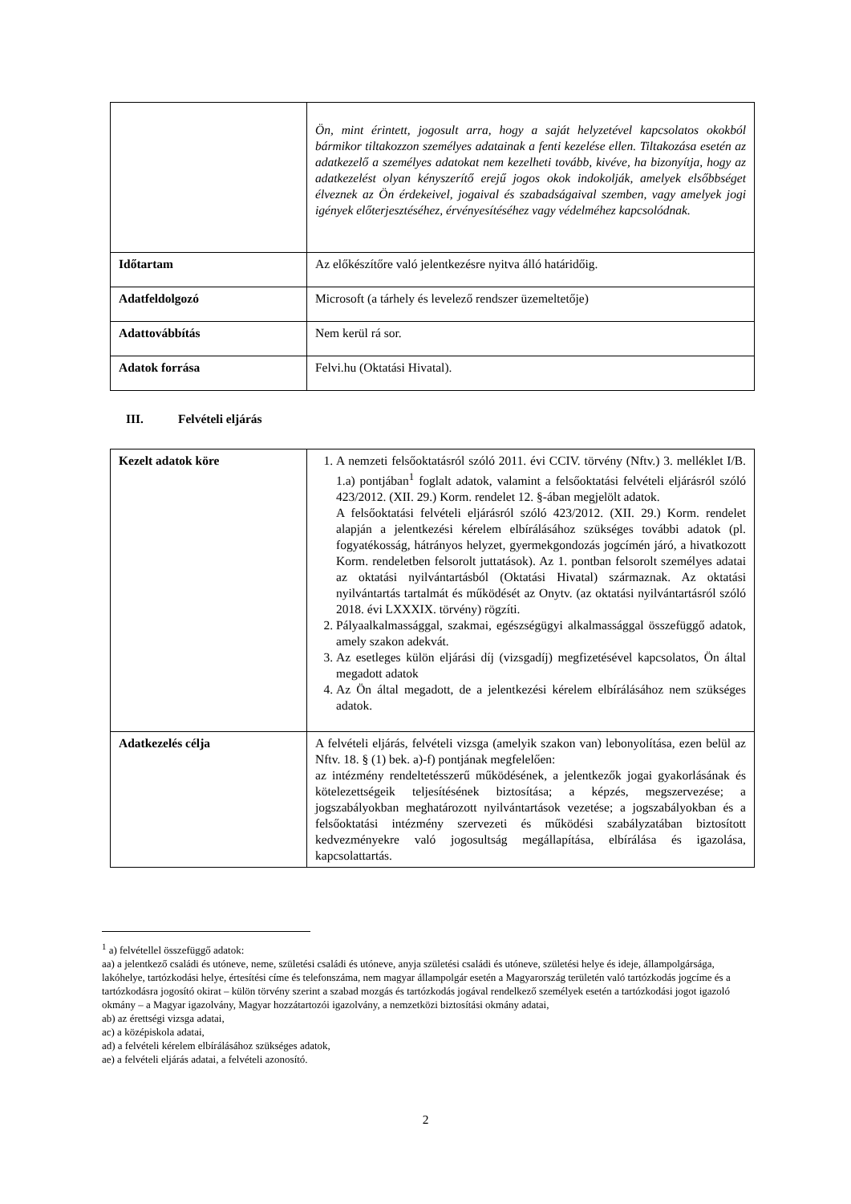| | Ön, mint érintett, jogosult arra, hogy a saját helyzetével kapcsolatos okokból bármikor tiltakozzon személyes adatainak a fenti kezelése ellen. Tiltakozása esetén az adatkezelő a személyes adatokat nem kezelheti tovább, kivéve, ha bizonyítja, hogy az adatkezelést olyan kényszerítő erejű jogos okok indokolják, amelyek elsőbbséget élveznek az Ön érdekeivel, jogaival és szabadságaival szemben, vagy amelyek jogi igények előterjesztéséhez, érvényesítéséhez vagy védelméhez kapcsolódnak. |
| Időtartam | Az előkészítőre való jelentkezésre nyitva álló határidőig. |
| Adatfeldolgozó | Microsoft (a tárhely és levelező rendszer üzemeltetője) |
| Adattovábbítás | Nem kerül rá sor. |
| Adatok forrása | Felvi.hu (Oktatási Hivatal). |
III. Felvételi eljárás
| Kezelt adatok köre | 1. A nemzeti felsőoktatásról szóló 2011. évi CCIV. törvény (Nftv.) 3. melléklet I/B. 1.a) pontjában<sup>1</sup> foglalt adatok, valamint a felsőoktatási felvételi eljárásról szóló 423/2012. (XII. 29.) Korm. rendelet 12. §-ában megjelölt adatok. A felsőoktatási felvételi eljárásról szóló 423/2012. (XII. 29.) Korm. rendelet alapján a jelentkezési kérelem elbírálásához szükséges további adatok (pl. fogyatékosság, hátrányos helyzet, gyermekgondozás jogcímén járó, a hivatkozott Korm. rendeletben felsorolt juttatások). Az 1. pontban felsorolt személyes adatai az oktatási nyilvántartásból (Oktatási Hivatal) származnak. Az oktatási nyilvántartás tartalmát és működését az Onytv. (az oktatási nyilvántartásról szóló 2018. évi LXXXIX. törvény) rögzíti. 2. Pályaalkalmassággal, szakmai, egészségügyi alkalmassággal összefüggő adatok, amely szakon adekvát. 3. Az esetleges külön eljárási díj (vizsgadíj) megfizetésével kapcsolatos, Ön által megadott adatok 4. Az Ön által megadott, de a jelentkezési kérelem elbírálásához nem szükséges adatok. |
| Adatkezelés célja | A felvételi eljárás, felvételi vizsga (amelyik szakon van) lebonyolítása, ezen belül az Nftv. 18. § (1) bek. a)-f) pontjának megfelelően: az intézmény rendeltetésszerű működésének, a jelentkezők jogai gyakorlásának és kötelezettségeik teljesítésének biztosítása; a képzés, megszervezése; a jogszabályokban meghatározott nyilvántartások vezetése; a jogszabályokban és a felsőoktatási intézmény szervezeti és működési szabályzatában biztosított kedvezményekre való jogosultság megállapítása, elbírálása és igazolása, kapcsolattartás. |
<sup>1</sup> a) felvétellel összefüggő adatok:
aa) a jelentkező családi és utóneve, neme, születési családi és utóneve, anyja születési családi és utóneve, születési helye és ideje, állampolgársága, lakóhelye, tartózkodási helye, értesítési címe és telefonszáma, nem magyar állampolgár esetén a Magyarország területén való tartózkodás jogcíme és a tartózkodásra jogosító okirat – külön törvény szerint a szabad mozgás és tartózkodás jogával rendelkező személyek esetén a tartózkodási jogot igazoló okmány – a Magyar igazolvány, Magyar hozzátartozói igazolvány, a nemzetközi biztosítási okmány adatai,
ab) az érettségi vizsga adatai,
ac) a középiskola adatai,
ad) a felvételi kérelem elbírálásához szükséges adatok,
ae) a felvételi eljárás adatai, a felvételi azonosító.
2